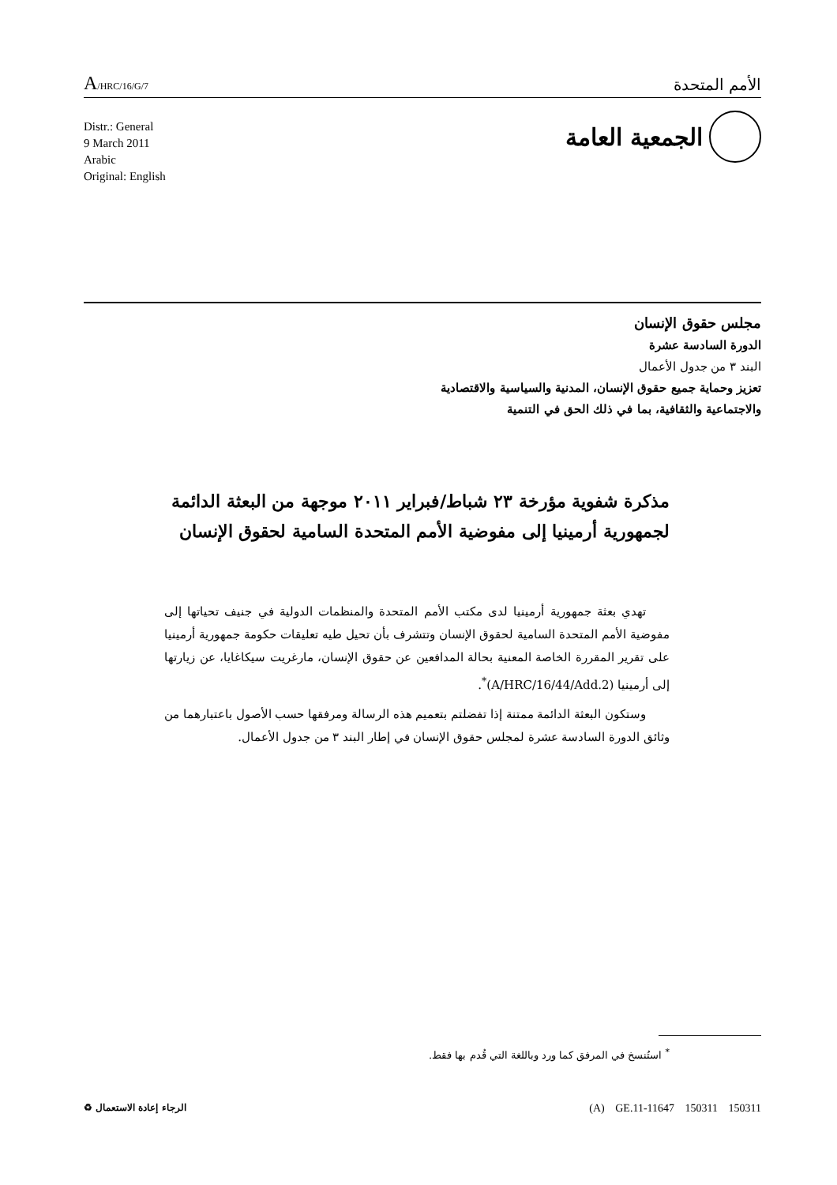A/HRC/16/G/7
الأمم المتحدة
الجمعية العامة
Distr.: General
9 March 2011
Arabic
Original: English
مجلس حقوق الإنسان
الدورة السادسة عشرة
البند ٣ من جدول الأعمال
تعزيز وحماية جميع حقوق الإنسان، المدنية والسياسية والاقتصادية
والاجتماعية والثقافية، بما في ذلك الحق في التنمية
مذكرة شفوية مؤرخة ٢٣ شباط/فبراير ٢٠١١ موجهة من البعثة الدائمة لجمهورية أرمينيا إلى مفوضية الأمم المتحدة السامية لحقوق الإنسان
تهدي بعثة جمهورية أرمينيا لدى مكتب الأمم المتحدة والمنظمات الدولية في جنيف تحياتها إلى مفوضية الأمم المتحدة السامية لحقوق الإنسان وتتشرف بأن تحيل طيه تعليقات حكومة جمهورية أرمينيا على تقرير المقررة الخاصة المعنية بحالة المدافعين عن حقوق الإنسان، مارغريت سيكاغايا، عن زيارتها إلى أرمينيا (A/HRC/16/44/Add.2)<sup>*</sup>.
وستكون البعثة الدائمة ممتنة إذا تفضلتم بتعميم هذه الرسالة ومرفقها حسب الأصول باعتبارهما من وثائق الدورة السادسة عشرة لمجلس حقوق الإنسان في إطار البند ٣ من جدول الأعمال.
<sup>*</sup> استُنسخ في المرفق كما ورد وباللغة التي قُدم بها فقط.
(A) GE.11-11647 150311 150311 الرجاء إعادة الاستعمال ♻